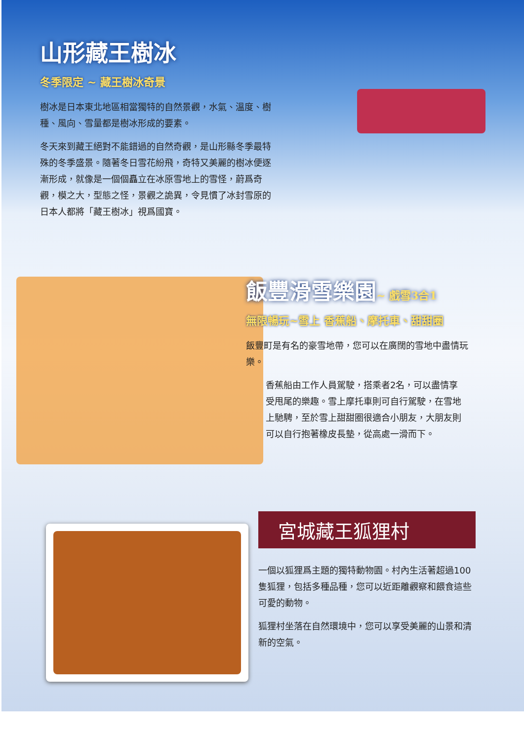山形藏王樹冰
冬季限定 ~ 藏王樹冰奇景
樹冰是日本東北地區相當獨特的自然景觀，水氣、溫度、樹種、風向、雪量都是樹冰形成的要素。
冬天來到藏王絕對不能錯過的自然奇觀，是山形縣冬季最特殊的冬季盛景。隨著冬日雪花紛飛，奇特又美麗的樹冰便逐漸形成，就像是一個個矗立在冰原雪地上的雪怪，蔚爲奇觀，模之大，型態之怪，景觀之詭異，令見慣了冰封雪原的日本人都將「藏王樹冰」視爲國寶。
飯豐滑雪樂園~ 戲雪3合1
無限暢玩~雪上 香蕉船、摩托車、甜甜圈
飯豐町是有名的豪雪地帶，您可以在廣闊的雪地中盡情玩樂。
香蕉船由工作人員駕駛，搭乘者2名，可以盡情享受甩尾的樂趣。雪上摩托車則可自行駕駛，在雪地上馳騁，至於雪上甜甜圈很適合小朋友，大朋友則可以自行抱著橡皮長墊，從高處一滑而下。
宮城藏王狐狸村
一個以狐狸爲主題的獨特動物園。村內生活著超過100隻狐狸，包括多種品種，您可以近距離觀察和餵食這些可愛的動物。
狐狸村坐落在自然環境中，您可以享受美麗的山景和清新的空氣。